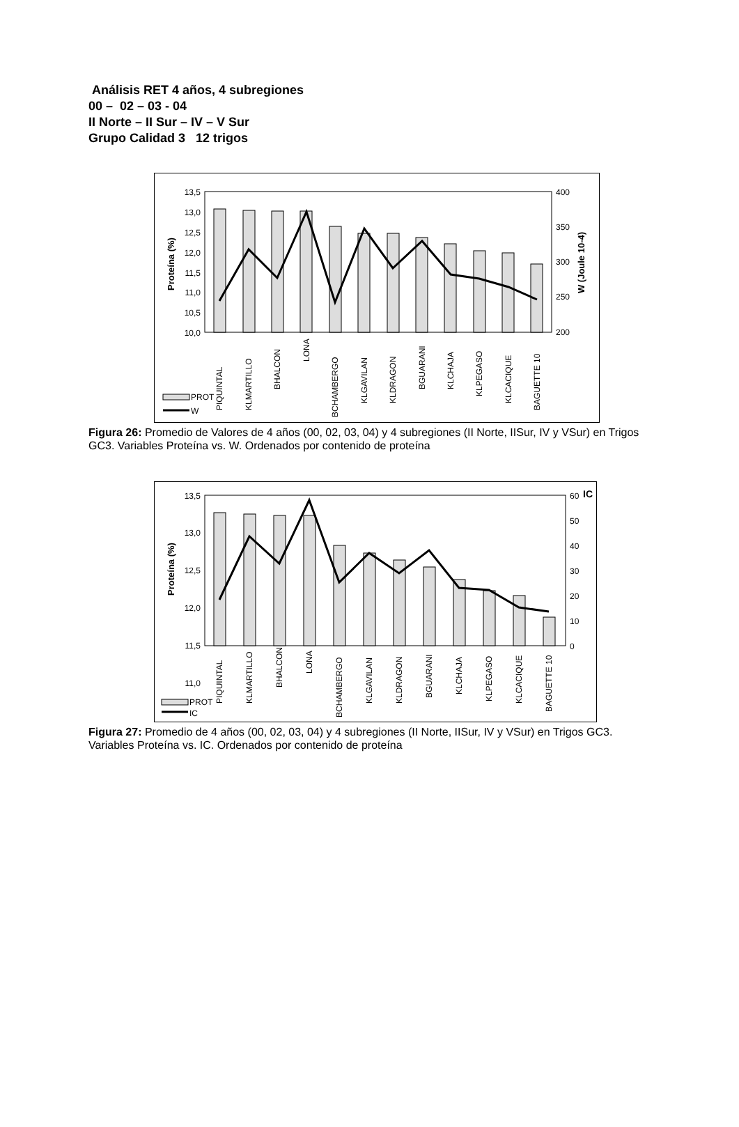Análisis RET 4 años, 4 subregiones
00 – 02 – 03 - 04
II Norte – II Sur – IV – V Sur
Grupo Calidad 3 12 trigos
13,5
13,0
12,5
12,0
11,5
11,0
10,5
10,0
400
350
300
250
200
Proteína (%)
W (Joule 10-4)
PIQUINTAL
KLMARTILLO
BHALCON
LONA
BCHAMBERGO
KLGAVILAN
KLDRAGON
BGUARANI
KLCHAJA
KLPEGASO
KLCACIQUE
BAGUETTE 10
PROT
W
Figura 26: Promedio de Valores de 4 años (00, 02, 03, 04) y 4 subregiones (II Norte, IISur, IV y VSur) en Trigos GC3. Variables Proteína vs. W. Ordenados por contenido de proteína
13,5
13,0
12,5
12,0
11,5
11,0
60
50
40
30
20
10
0
IC
Proteína (%)
PIQUINTAL
KLMARTILLO
BHALCON
LONA
BCHAMBERGO
KLGAVILAN
KLDRAGON
BGUARANI
KLCHAJA
KLPEGASO
KLCACIQUE
BAGUETTE 10
PROT
IC
Figura 27: Promedio de 4 años (00, 02, 03, 04) y 4 subregiones (II Norte, IISur, IV y VSur) en Trigos GC3. Variables Proteína vs. IC. Ordenados por contenido de proteína